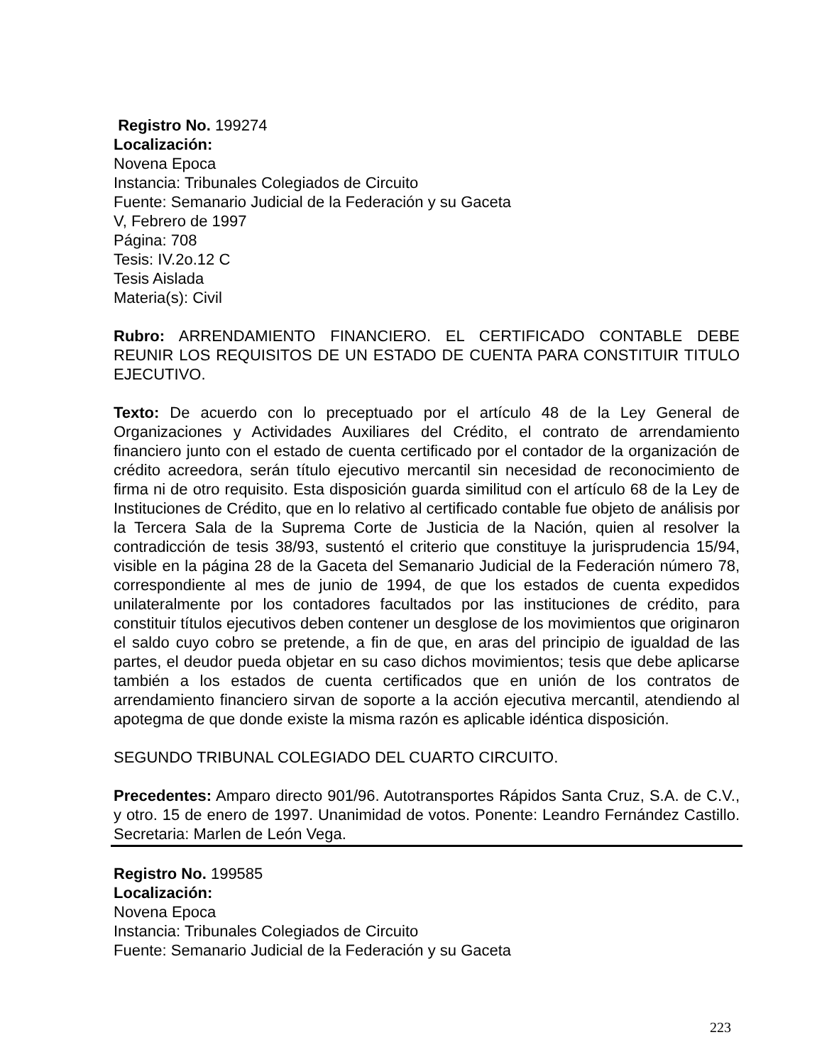Registro No. 199274
Localización:
Novena Epoca
Instancia: Tribunales Colegiados de Circuito
Fuente: Semanario Judicial de la Federación y su Gaceta
V, Febrero de 1997
Página: 708
Tesis: IV.2o.12 C
Tesis Aislada
Materia(s): Civil
Rubro: ARRENDAMIENTO FINANCIERO. EL CERTIFICADO CONTABLE DEBE REUNIR LOS REQUISITOS DE UN ESTADO DE CUENTA PARA CONSTITUIR TITULO EJECUTIVO.
Texto: De acuerdo con lo preceptuado por el artículo 48 de la Ley General de Organizaciones y Actividades Auxiliares del Crédito, el contrato de arrendamiento financiero junto con el estado de cuenta certificado por el contador de la organización de crédito acreedora, serán título ejecutivo mercantil sin necesidad de reconocimiento de firma ni de otro requisito. Esta disposición guarda similitud con el artículo 68 de la Ley de Instituciones de Crédito, que en lo relativo al certificado contable fue objeto de análisis por la Tercera Sala de la Suprema Corte de Justicia de la Nación, quien al resolver la contradicción de tesis 38/93, sustentó el criterio que constituye la jurisprudencia 15/94, visible en la página 28 de la Gaceta del Semanario Judicial de la Federación número 78, correspondiente al mes de junio de 1994, de que los estados de cuenta expedidos unilateralmente por los contadores facultados por las instituciones de crédito, para constituir títulos ejecutivos deben contener un desglose de los movimientos que originaron el saldo cuyo cobro se pretende, a fin de que, en aras del principio de igualdad de las partes, el deudor pueda objetar en su caso dichos movimientos; tesis que debe aplicarse también a los estados de cuenta certificados que en unión de los contratos de arrendamiento financiero sirvan de soporte a la acción ejecutiva mercantil, atendiendo al apotegma de que donde existe la misma razón es aplicable idéntica disposición.
SEGUNDO TRIBUNAL COLEGIADO DEL CUARTO CIRCUITO.
Precedentes: Amparo directo 901/96. Autotransportes Rápidos Santa Cruz, S.A. de C.V., y otro. 15 de enero de 1997. Unanimidad de votos. Ponente: Leandro Fernández Castillo. Secretaria: Marlen de León Vega.
Registro No. 199585
Localización:
Novena Epoca
Instancia: Tribunales Colegiados de Circuito
Fuente: Semanario Judicial de la Federación y su Gaceta
223